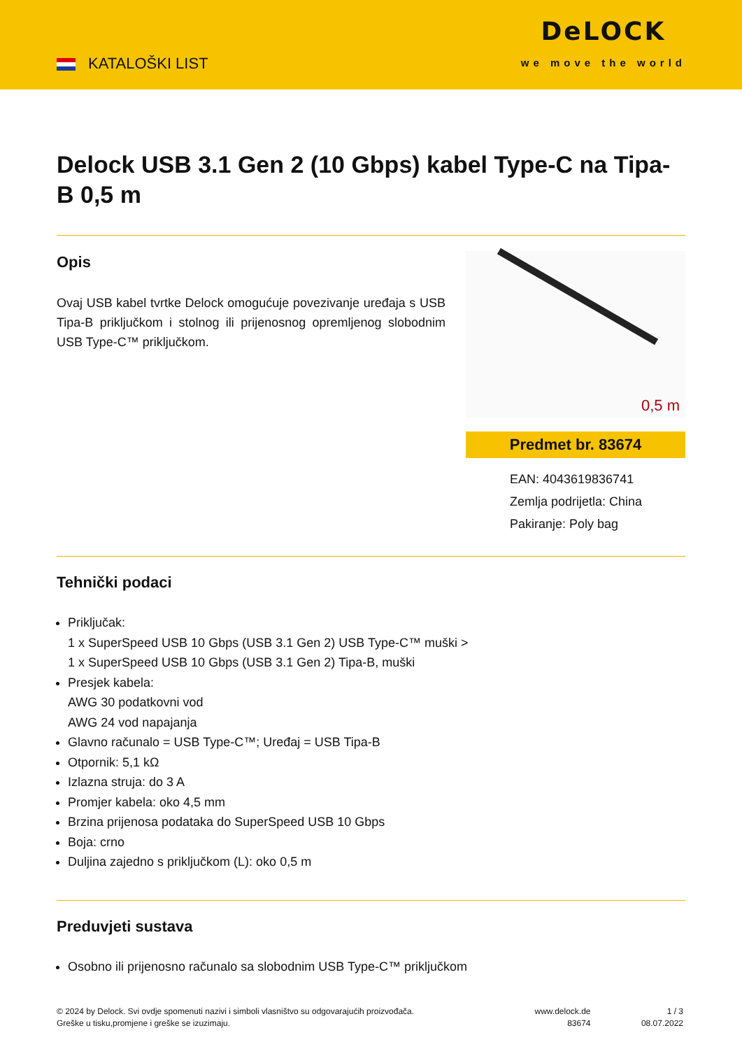KATALOŠKI LIST
DeLOCK
we move the world
Delock USB 3.1 Gen 2 (10 Gbps) kabel Type-C na Tipa-B 0,5 m
Opis
Ovaj USB kabel tvrtke Delock omogućuje povezivanje uređaja s USB Tipa-B priključkom i stolnog ili prijenosnog opremljenog slobodnim USB Type-C™ priključkom.
0,5 m
Predmet br. 83674
EAN: 4043619836741
Zemlja podrijetla: China
Pakiranje: Poly bag
Tehnički podaci
Priključak:
1 x SuperSpeed USB 10 Gbps (USB 3.1 Gen 2) USB Type-C™ muški >
1 x SuperSpeed USB 10 Gbps (USB 3.1 Gen 2) Tipa-B, muški
Presjek kabela:
AWG 30 podatkovni vod
AWG 24 vod napajanja
Glavno računalo = USB Type-C™; Uređaj = USB Tipa-B
Otpornik: 5,1 kΩ
Izlazna struja: do 3 A
Promjer kabela: oko 4,5 mm
Brzina prijenosa podataka do SuperSpeed USB 10 Gbps
Boja: crno
Duljina zajedno s priključkom (L): oko 0,5 m
Preduvjeti sustava
Osobno ili prijenosno računalo sa slobodnim USB Type-C™ priključkom
© 2024 by Delock. Svi ovdje spomenuti nazivi i simboli vlasništvo su odgovarajućih proizvođača.
Greške u tisku,promjene i greške se izuzimaju.
www.delock.de
83674
1 / 3
08.07.2022